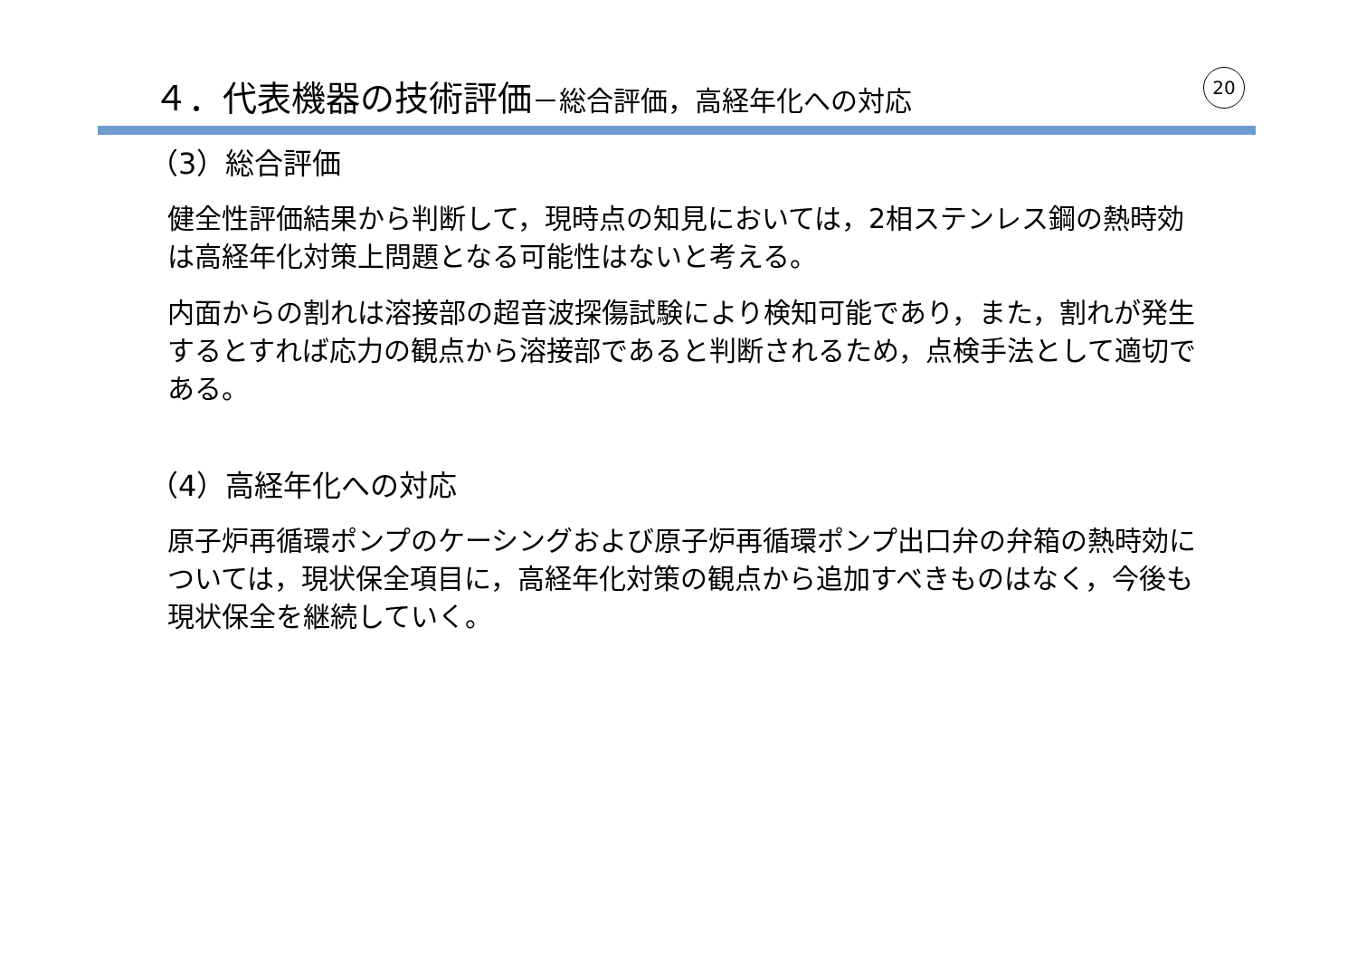４．代表機器の技術評価－総合評価，高経年化への対応 20
（3）総合評価
健全性評価結果から判断して，現時点の知見においては，2相ステンレス鋼の熱時効は高経年化対策上問題となる可能性はないと考える。
内面からの割れは溶接部の超音波探傷試験により検知可能であり，また，割れが発生するとすれば応力の観点から溶接部であると判断されるため，点検手法として適切である。
（4）高経年化への対応
原子炉再循環ポンプのケーシングおよび原子炉再循環ポンプ出口弁の弁箱の熱時効については，現状保全項目に，高経年化対策の観点から追加すべきものはなく，今後も現状保全を継続していく。